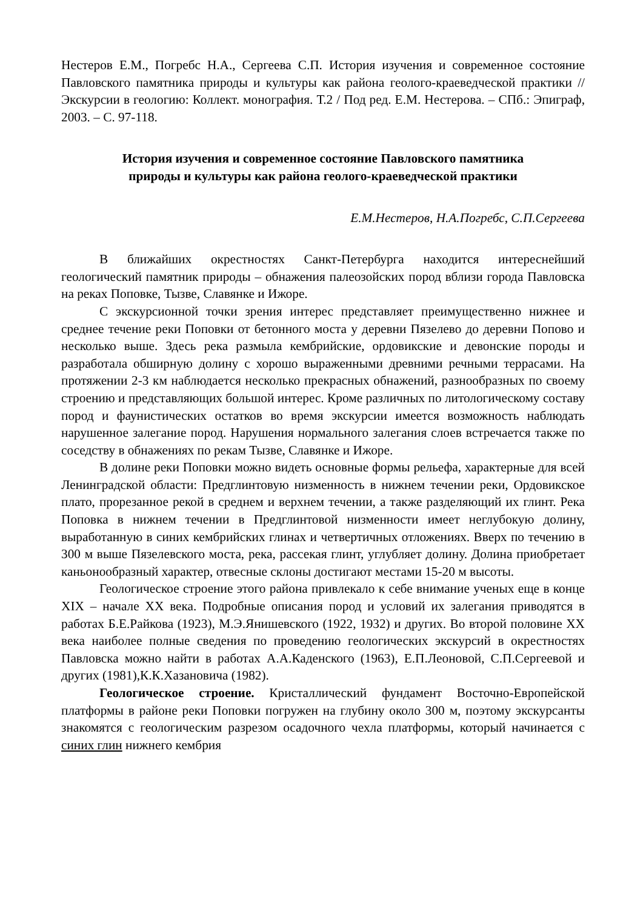Нестеров Е.М., Погребс Н.А., Сергеева С.П. История изучения и современное состояние Павловского памятника природы и культуры как района геолого-краеведческой практики // Экскурсии в геологию: Коллект. монография. Т.2 / Под ред. Е.М. Нестерова. – СПб.: Эпиграф, 2003. – С. 97-118.
История изучения и современное состояние Павловского памятника
природы и культуры как района геолого-краеведческой практики
Е.М.Нестеров, Н.А.Погребс, С.П.Сергеева
В ближайших окрестностях Санкт-Петербурга находится интереснейший геологический памятник природы – обнажения палеозойских пород вблизи города Павловска на реках Поповке, Тызве, Славянке и Ижоре.
С экскурсионной точки зрения интерес представляет преимущественно нижнее и среднее течение реки Поповки от бетонного моста у деревни Пязелево до деревни Попово и несколько выше. Здесь река размыла кембрийские, ордовикские и девонские породы и разработала обширную долину с хорошо выраженными древними речными террасами. На протяжении 2-3 км наблюдается несколько прекрасных обнажений, разнообразных по своему строению и представляющих большой интерес. Кроме различных по литологическому составу пород и фаунистических остатков во время экскурсии имеется возможность наблюдать нарушенное залегание пород. Нарушения нормального залегания слоев встречается также по соседству в обнажениях по рекам Тызве, Славянке и Ижоре.
В долине реки Поповки можно видеть основные формы рельефа, характерные для всей Ленинградской области: Предглинтовую низменность в нижнем течении реки, Ордовикское плато, прорезанное рекой в среднем и верхнем течении, а также разделяющий их глинт. Река Поповка в нижнем течении в Предглинтовой низменности имеет неглубокую долину, выработанную в синих кембрийских глинах и четвертичных отложениях. Вверх по течению в 300 м выше Пязелевского моста, река, рассекая глинт, углубляет долину. Долина приобретает каньонообразный характер, отвесные склоны достигают местами 15-20 м высоты.
Геологическое строение этого района привлекало к себе внимание ученых еще в конце XIX – начале XX века. Подробные описания пород и условий их залегания приводятся в работах Б.Е.Райкова (1923), М.Э.Янишевского (1922, 1932) и других. Во второй половине XX века наиболее полные сведения по проведению геологических экскурсий в окрестностях Павловска можно найти в работах А.А.Каденского (1963), Е.П.Леоновой, С.П.Сергеевой и других (1981),К.К.Хазановича (1982).
Геологическое строение. Кристаллический фундамент Восточно-Европейской платформы в районе реки Поповки погружен на глубину около 300 м, поэтому экскурсанты знакомятся с геологическим разрезом осадочного чехла платформы, который начинается с синих глин нижнего кембрия